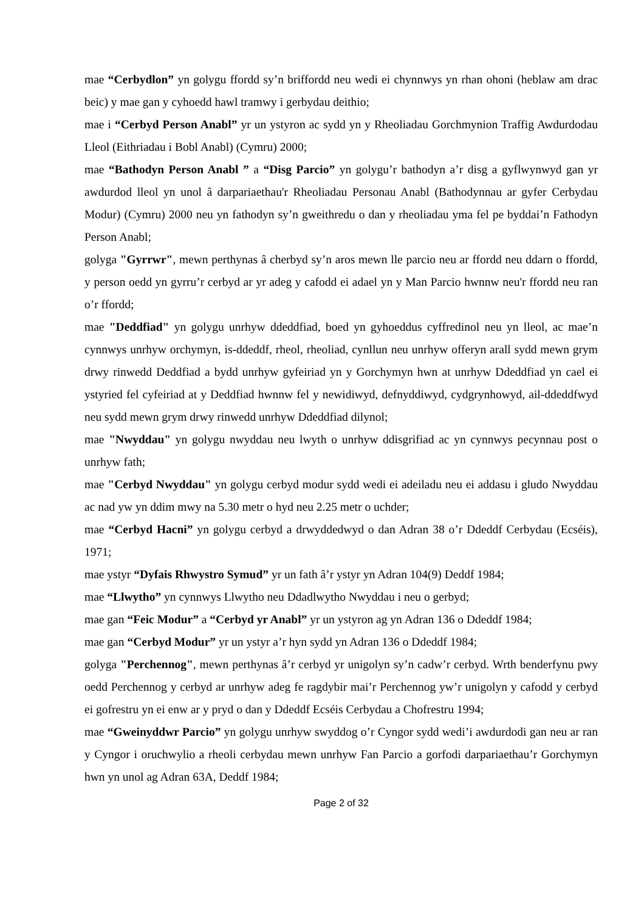mae “Cerbydlon” yn golygu ffordd sy’n briffordd neu wedi ei chynnwys yn rhan ohoni (heblaw am drac beic) y mae gan y cyhoedd hawl tramwy i gerbydau deithio;
mae i “Cerbyd Person Anabl” yr un ystyron ac sydd yn y Rheoliadau Gorchmynion Traffig Awdurdodau Lleol (Eithriadau i Bobl Anabl) (Cymru) 2000;
mae “Bathodyn Person Anabl ” a “Disg Parcio” yn golygu’r bathodyn a’r disg a gyflwynwyd gan yr awdurdod lleol yn unol â darpariaethau'r Rheoliadau Personau Anabl (Bathodynnau ar gyfer Cerbydau Modur) (Cymru) 2000 neu yn fathodyn sy’n gweithredu o dan y rheoliadau yma fel pe byddai’n Fathodyn Person Anabl;
golyga "Gyrrwr", mewn perthynas â cherbyd sy’n aros mewn lle parcio neu ar ffordd neu ddarn o ffordd, y person oedd yn gyrru’r cerbyd ar yr adeg y cafodd ei adael yn y Man Parcio hwnnw neu'r ffordd neu ran o’r ffordd;
mae "Deddfiad" yn golygu unrhyw ddeddfiad, boed yn gyhoeddus cyffredinol neu yn lleol, ac mae’n cynnwys unrhyw orchymyn, is-ddeddf, rheol, rheoliad, cynllun neu unrhyw offeryn arall sydd mewn grym drwy rinwedd Deddfiad a bydd unrhyw gyfeiriad yn y Gorchymyn hwn at unrhyw Ddeddfiad yn cael ei ystyried fel cyfeiriad at y Deddfiad hwnnw fel y newidiwyd, defnyddiwyd, cydgrynhowyd, ail-ddeddfwyd neu sydd mewn grym drwy rinwedd unrhyw Ddeddfiad dilynol;
mae "Nwyddau" yn golygu nwyddau neu lwyth o unrhyw ddisgrifiad ac yn cynnwys pecynnau post o unrhyw fath;
mae "Cerbyd Nwyddau" yn golygu cerbyd modur sydd wedi ei adeiladu neu ei addasu i gludo Nwyddau ac nad yw yn ddim mwy na 5.30 metr o hyd neu 2.25 metr o uchder;
mae “Cerbyd Hacni” yn golygu cerbyd a drwyddedwyd o dan Adran 38 o’r Ddeddf Cerbydau (Ecséis), 1971;
mae ystyr “Dyfais Rhwystro Symud” yr un fath â’r ystyr yn Adran 104(9) Deddf 1984;
mae “Llwytho” yn cynnwys Llwytho neu Ddadlwytho Nwyddau i neu o gerbyd;
mae gan “Feic Modur” a “Cerbyd yr Anabl” yr un ystyron ag yn Adran 136 o Ddeddf 1984;
mae gan “Cerbyd Modur” yr un ystyr a’r hyn sydd yn Adran 136 o Ddeddf 1984;
golyga "Perchennog", mewn perthynas â’r cerbyd yr unigolyn sy’n cadw’r cerbyd. Wrth benderfynu pwy oedd Perchennog y cerbyd ar unrhyw adeg fe ragdybir mai’r Perchennog yw’r unigolyn y cafodd y cerbyd ei gofrestru yn ei enw ar y pryd o dan y Ddeddf Ecséis Cerbydau a Chofrestru 1994;
mae “Gweinyddwr Parcio” yn golygu unrhyw swyddog o’r Cyngor sydd wedi’i awdurdodi gan neu ar ran y Cyngor i oruchwylio a rheoli cerbydau mewn unrhyw Fan Parcio a gorfodi darpariaethau’r Gorchymyn hwn yn unol ag Adran 63A, Deddf 1984;
Page 2 of 32